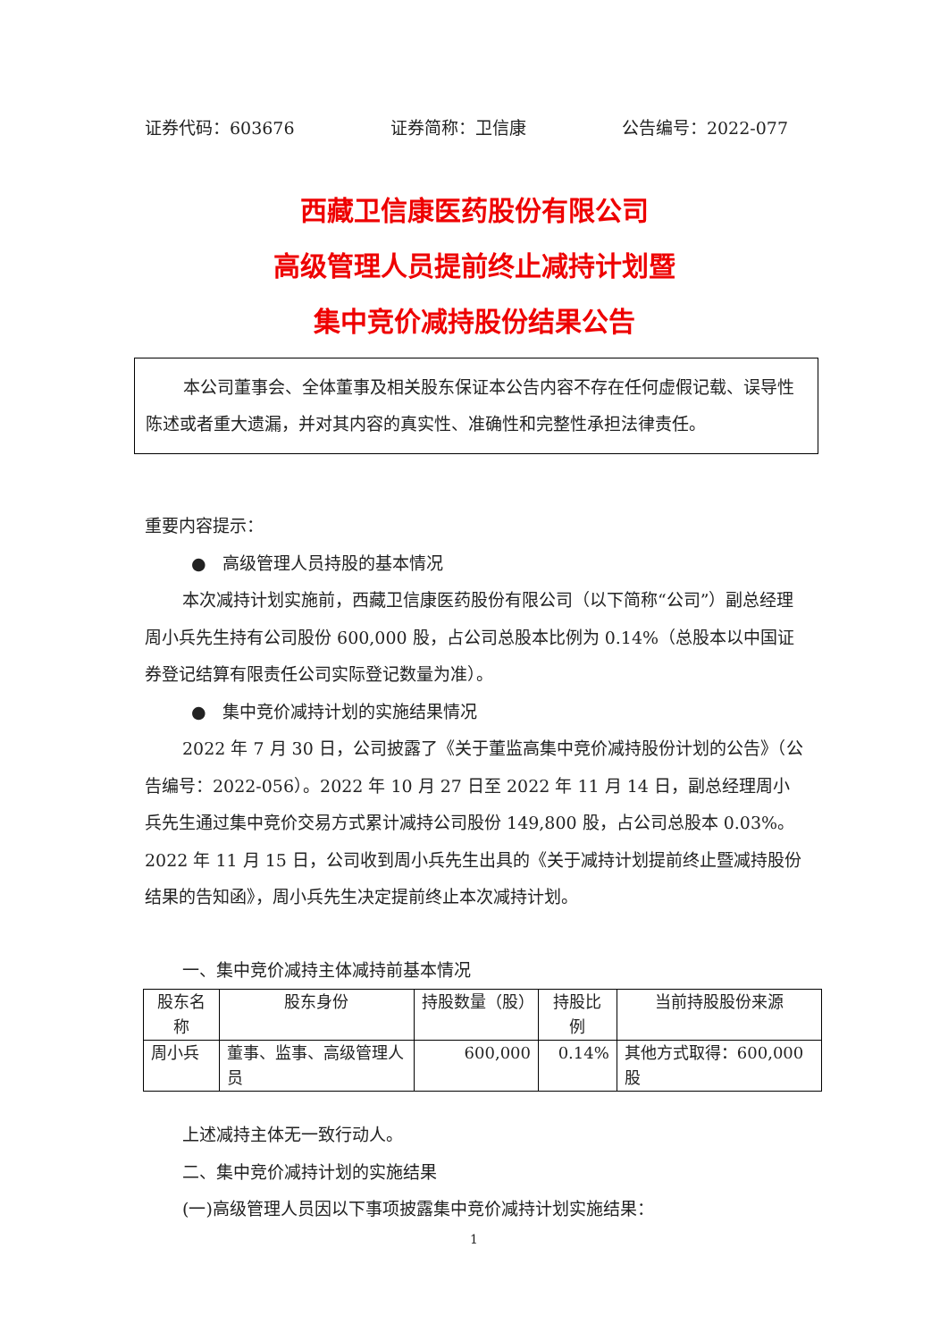证券代码：603676 证券简称：卫信康 公告编号：2022-077
西藏卫信康医药股份有限公司
高级管理人员提前终止减持计划暨
集中竞价减持股份结果公告
本公司董事会、全体董事及相关股东保证本公告内容不存在任何虚假记载、误导性陈述或者重大遗漏，并对其内容的真实性、准确性和完整性承担法律责任。
重要内容提示：
● 高级管理人员持股的基本情况
本次减持计划实施前，西藏卫信康医药股份有限公司（以下简称“公司”）副总经理周小兵先生持有公司股份 600,000 股，占公司总股本比例为 0.14%（总股本以中国证券登记结算有限责任公司实际登记数量为准）。
● 集中竞价减持计划的实施结果情况
2022 年 7 月 30 日，公司披露了《关于董监高集中竞价减持股份计划的公告》（公告编号：2022-056）。2022 年 10 月 27 日至 2022 年 11 月 14 日，副总经理周小兵先生通过集中竞价交易方式累计减持公司股份 149,800 股，占公司总股本 0.03%。2022 年 11 月 15 日，公司收到周小兵先生出具的《关于减持计划提前终止暨减持股份结果的告知函》，周小兵先生决定提前终止本次减持计划。
一、集中竞价减持主体减持前基本情况
| 股东名称 | 股东身份 | 持股数量（股） | 持股比例 | 当前持股股份来源 |
| --- | --- | --- | --- | --- |
| 周小兵 | 董事、监事、高级管理人员 | 600,000 | 0.14% | 其他方式取得：600,000 股 |
上述减持主体无一致行动人。
二、集中竞价减持计划的实施结果
(一)高级管理人员因以下事项披露集中竞价减持计划实施结果：
1